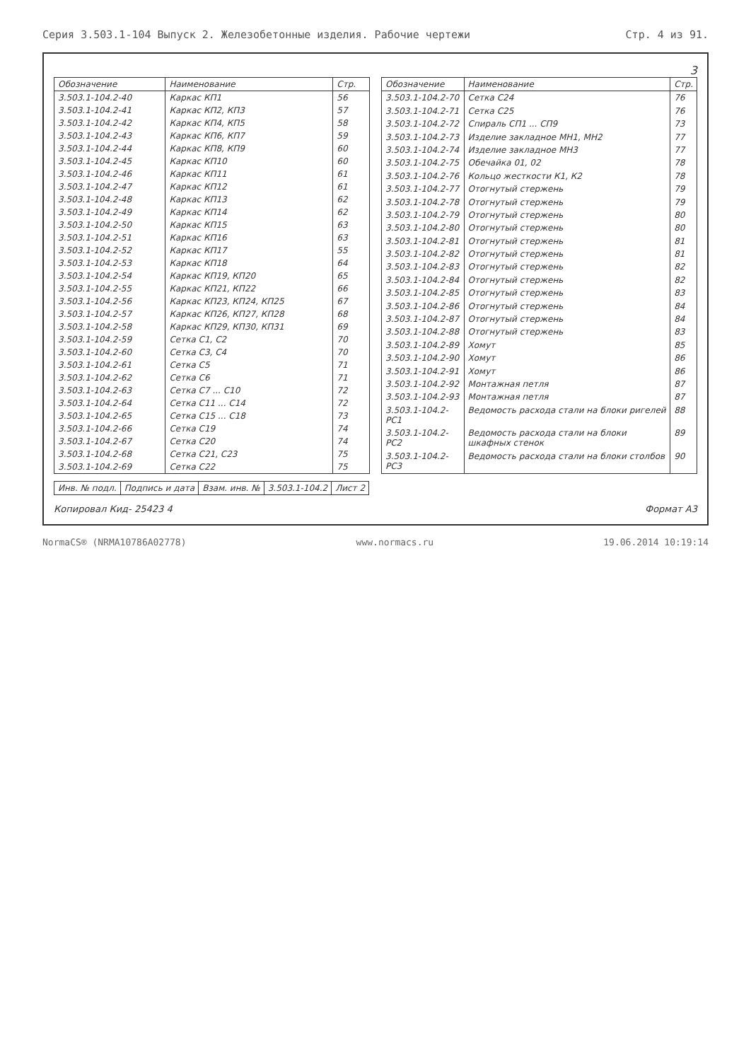Серия 3.503.1-104 Выпуск 2. Железобетонные изделия. Рабочие чертежи Стр. 4 из 91.
3
| Обозначение | Наименование | Стр. |
| --- | --- | --- |
| 3.503.1-104.2-40 | Каркас КП1 | 56 |
| 3.503.1-104.2-41 | Каркас КП2, КП3 | 57 |
| 3.503.1-104.2-42 | Каркас КП4, КП5 | 58 |
| 3.503.1-104.2-43 | Каркас КП6, КП7 | 59 |
| 3.503.1-104.2-44 | Каркас КП8, КП9 | 60 |
| 3.503.1-104.2-45 | Каркас КП10 | 60 |
| 3.503.1-104.2-46 | Каркас КП11 | 61 |
| 3.503.1-104.2-47 | Каркас КП12 | 61 |
| 3.503.1-104.2-48 | Каркас КП13 | 62 |
| 3.503.1-104.2-49 | Каркас КП14 | 62 |
| 3.503.1-104.2-50 | Каркас КП15 | 63 |
| 3.503.1-104.2-51 | Каркас КП16 | 63 |
| 3.503.1-104.2-52 | Каркас КП17 | 55 |
| 3.503.1-104.2-53 | Каркас КП18 | 64 |
| 3.503.1-104.2-54 | Каркас КП19, КП20 | 65 |
| 3.503.1-104.2-55 | Каркас КП21, КП22 | 66 |
| 3.503.1-104.2-56 | Каркас КП23, КП24, КП25 | 67 |
| 3.503.1-104.2-57 | Каркас КП26, КП27, КП28 | 68 |
| 3.503.1-104.2-58 | Каркас КП29, КП30, КП31 | 69 |
| 3.503.1-104.2-59 | Сетка С1, С2 | 70 |
| 3.503.1-104.2-60 | Сетка С3, С4 | 70 |
| 3.503.1-104.2-61 | Сетка С5 | 71 |
| 3.503.1-104.2-62 | Сетка С6 | 71 |
| 3.503.1-104.2-63 | Сетка С7 ... С10 | 72 |
| 3.503.1-104.2-64 | Сетка С11 ... С14 | 72 |
| 3.503.1-104.2-65 | Сетка С15 ... С18 | 73 |
| 3.503.1-104.2-66 | Сетка С19 | 74 |
| 3.503.1-104.2-67 | Сетка С20 | 74 |
| 3.503.1-104.2-68 | Сетка С21, С23 | 75 |
| 3.503.1-104.2-69 | Сетка С22 | 75 |
| Обозначение | Наименование | Стр. |
| --- | --- | --- |
| 3.503.1-104.2-70 | Сетка С24 | 76 |
| 3.503.1-104.2-71 | Сетка С25 | 76 |
| 3.503.1-104.2-72 | Спираль СП1 ... СП9 | 73 |
| 3.503.1-104.2-73 | Изделие закладное МН1, МН2 | 77 |
| 3.503.1-104.2-74 | Изделие закладное МН3 | 77 |
| 3.503.1-104.2-75 | Обечайка 01, 02 | 78 |
| 3.503.1-104.2-76 | Кольцо жесткости К1, К2 | 78 |
| 3.503.1-104.2-77 | Отогнутый стержень | 79 |
| 3.503.1-104.2-78 | Отогнутый стержень | 79 |
| 3.503.1-104.2-79 | Отогнутый стержень | 80 |
| 3.503.1-104.2-80 | Отогнутый стержень | 80 |
| 3.503.1-104.2-81 | Отогнутый стержень | 81 |
| 3.503.1-104.2-82 | Отогнутый стержень | 81 |
| 3.503.1-104.2-83 | Отогнутый стержень | 82 |
| 3.503.1-104.2-84 | Отогнутый стержень | 82 |
| 3.503.1-104.2-85 | Отогнутый стержень | 83 |
| 3.503.1-104.2-86 | Отогнутый стержень | 84 |
| 3.503.1-104.2-87 | Отогнутый стержень | 84 |
| 3.503.1-104.2-88 | Отогнутый стержень | 83 |
| 3.503.1-104.2-89 | Хомут | 85 |
| 3.503.1-104.2-90 | Хомут | 86 |
| 3.503.1-104.2-91 | Хомут | 86 |
| 3.503.1-104.2-92 | Монтажная петля | 87 |
| 3.503.1-104.2-93 | Монтажная петля | 87 |
| 3.503.1-104.2-РС1 | Ведомость расхода стали на блоки ригелей | 88 |
| 3.503.1-104.2-РС2 | Ведомость расхода стали на блоки шкафных стенок | 89 |
| 3.503.1-104.2-РС3 | Ведомость расхода стали на блоки столбов | 90 |
| Инв. № подл. | Подпись и дата | Взам. инв. № | 3.503.1-104.2 | Лист 2 |
Копировал Кид- 25423 4 Формат А3
NormaCS® (NRMA10786A02778) www.normacs.ru 19.06.2014 10:19:14